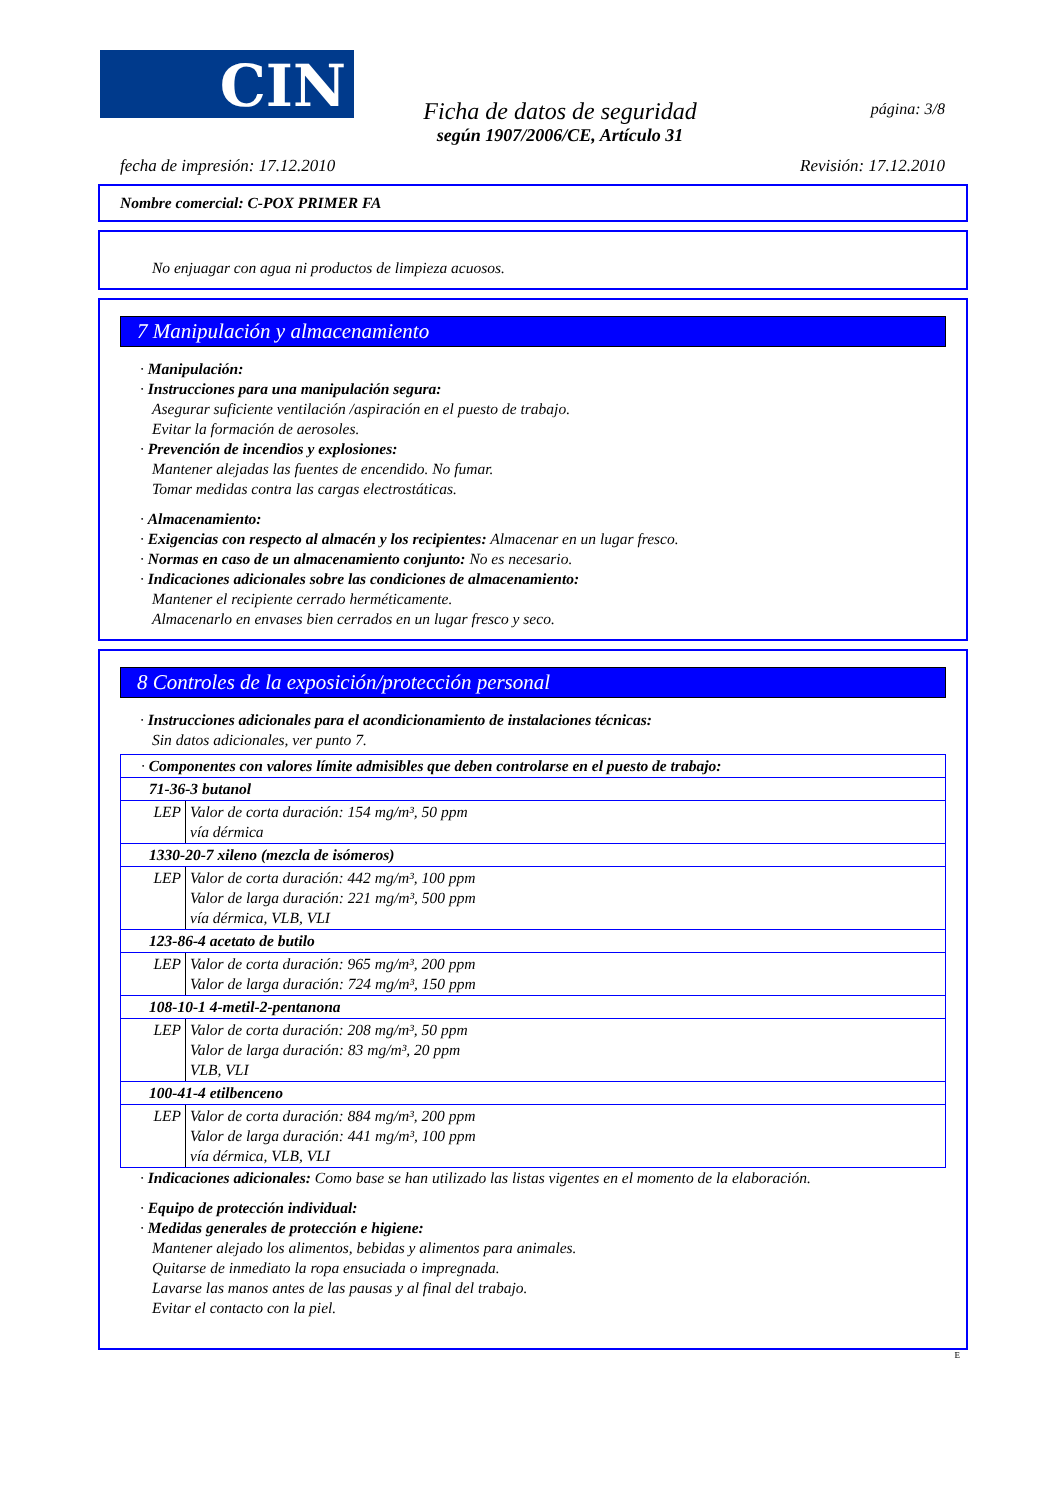CIN página: 3/8
Ficha de datos de seguridad
según 1907/2006/CE, Artículo 31
fecha de impresión: 17.12.2010 Revisión: 17.12.2010
Nombre comercial: C-POX PRIMER FA
No enjuagar con agua ni productos de limpieza acuosos.
7 Manipulación y almacenamiento
· Manipulación:
· Instrucciones para una manipulación segura:
Asegurar suficiente ventilación /aspiración en el puesto de trabajo.
Evitar la formación de aerosoles.
· Prevención de incendios y explosiones:
Mantener alejadas las fuentes de encendido. No fumar.
Tomar medidas contra las cargas electrostáticas.
· Almacenamiento:
· Exigencias con respecto al almacén y los recipientes: Almacenar en un lugar fresco.
· Normas en caso de un almacenamiento conjunto: No es necesario.
· Indicaciones adicionales sobre las condiciones de almacenamiento:
Mantener el recipiente cerrado herméticamente.
Almacenarlo en envases bien cerrados en un lugar fresco y seco.
8 Controles de la exposición/protección personal
· Instrucciones adicionales para el acondicionamiento de instalaciones técnicas:
Sin datos adicionales, ver punto 7.
| · Componentes con valores límite admisibles que deben controlarse en el puesto de trabajo: | |
| 71-36-3 butanol | |
| LEP | Valor de corta duración: 154 mg/m³, 50 ppm vía dérmica |
| 1330-20-7 xileno (mezcla de isómeros) | |
| LEP | Valor de corta duración: 442 mg/m³, 100 ppm Valor de larga duración: 221 mg/m³, 500 ppm vía dérmica, VLB, VLI |
| 123-86-4 acetato de butilo | |
| LEP | Valor de corta duración: 965 mg/m³, 200 ppm Valor de larga duración: 724 mg/m³, 150 ppm |
| 108-10-1 4-metil-2-pentanona | |
| LEP | Valor de corta duración: 208 mg/m³, 50 ppm Valor de larga duración: 83 mg/m³, 20 ppm VLB, VLI |
| 100-41-4 etilbenceno | |
| LEP | Valor de corta duración: 884 mg/m³, 200 ppm Valor de larga duración: 441 mg/m³, 100 ppm vía dérmica, VLB, VLI |
· Indicaciones adicionales: Como base se han utilizado las listas vigentes en el momento de la elaboración.
· Equipo de protección individual:
· Medidas generales de protección e higiene:
Mantener alejado los alimentos, bebidas y alimentos para animales.
Quitarse de inmediato la ropa ensuciada o impregnada.
Lavarse las manos antes de las pausas y al final del trabajo.
Evitar el contacto con la piel.
E